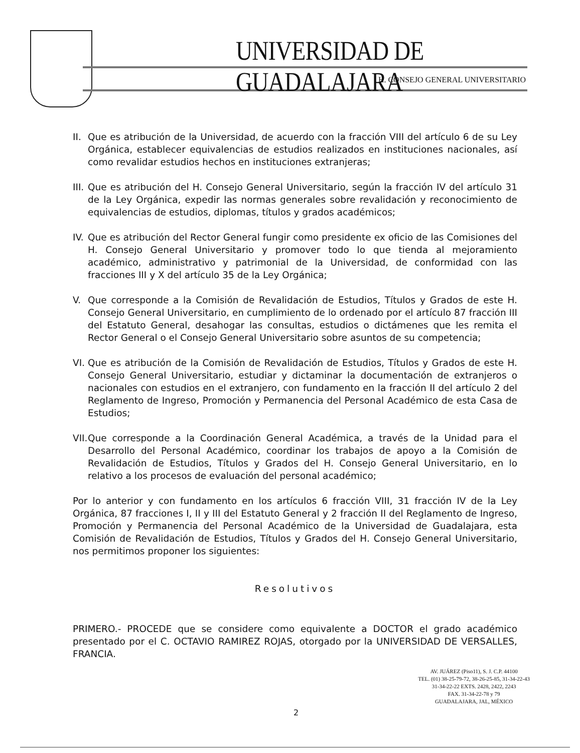UNIVERSIDAD DE GUADALAJARA
H. CONSEJO GENERAL UNIVERSITARIO
II. Que es atribución de la Universidad, de acuerdo con la fracción VIII del artículo 6 de su Ley Orgánica, establecer equivalencias de estudios realizados en instituciones nacionales, así como revalidar estudios hechos en instituciones extranjeras;
III. Que es atribución del H. Consejo General Universitario, según la fracción IV del artículo 31 de la Ley Orgánica, expedir las normas generales sobre revalidación y reconocimiento de equivalencias de estudios, diplomas, títulos y grados académicos;
IV. Que es atribución del Rector General fungir como presidente ex oficio de las Comisiones del H. Consejo General Universitario y promover todo lo que tienda al mejoramiento académico, administrativo y patrimonial de la Universidad, de conformidad con las fracciones III y X del artículo 35 de la Ley Orgánica;
V. Que corresponde a la Comisión de Revalidación de Estudios, Títulos y Grados de este H. Consejo General Universitario, en cumplimiento de lo ordenado por el artículo 87 fracción III del Estatuto General, desahogar las consultas, estudios o dictámenes que les remita el Rector General o el Consejo General Universitario sobre asuntos de su competencia;
VI. Que es atribución de la Comisión de Revalidación de Estudios, Títulos y Grados de este H. Consejo General Universitario, estudiar y dictaminar la documentación de extranjeros o nacionales con estudios en el extranjero, con fundamento en la fracción II del artículo 2 del Reglamento de Ingreso, Promoción y Permanencia del Personal Académico de esta Casa de Estudios;
VII. Que corresponde a la Coordinación General Académica, a través de la Unidad para el Desarrollo del Personal Académico, coordinar los trabajos de apoyo a la Comisión de Revalidación de Estudios, Títulos y Grados del H. Consejo General Universitario, en lo relativo a los procesos de evaluación del personal académico;
Por lo anterior y con fundamento en los artículos 6 fracción VIII, 31 fracción IV de la Ley Orgánica, 87 fracciones I, II y III del Estatuto General y 2 fracción II del Reglamento de Ingreso, Promoción y Permanencia del Personal Académico de la Universidad de Guadalajara, esta Comisión de Revalidación de Estudios, Títulos y Grados del H. Consejo General Universitario, nos permitimos proponer los siguientes:
Resolutivos
PRIMERO.- PROCEDE que se considere como equivalente a DOCTOR el grado académico presentado por el C. OCTAVIO RAMIREZ ROJAS, otorgado por la UNIVERSIDAD DE VERSALLES, FRANCIA.
AV. JUÁREZ (Piso11), S. J. C.P. 44100
TEL. (01) 38-25-79-72, 38-26-25-85, 31-34-22-43
31-34-22-22 EXTS. 2428, 2422, 2243
FAX. 31-34-22-78 y 79
GUADALAJARA, JAL, MÉXICO
2